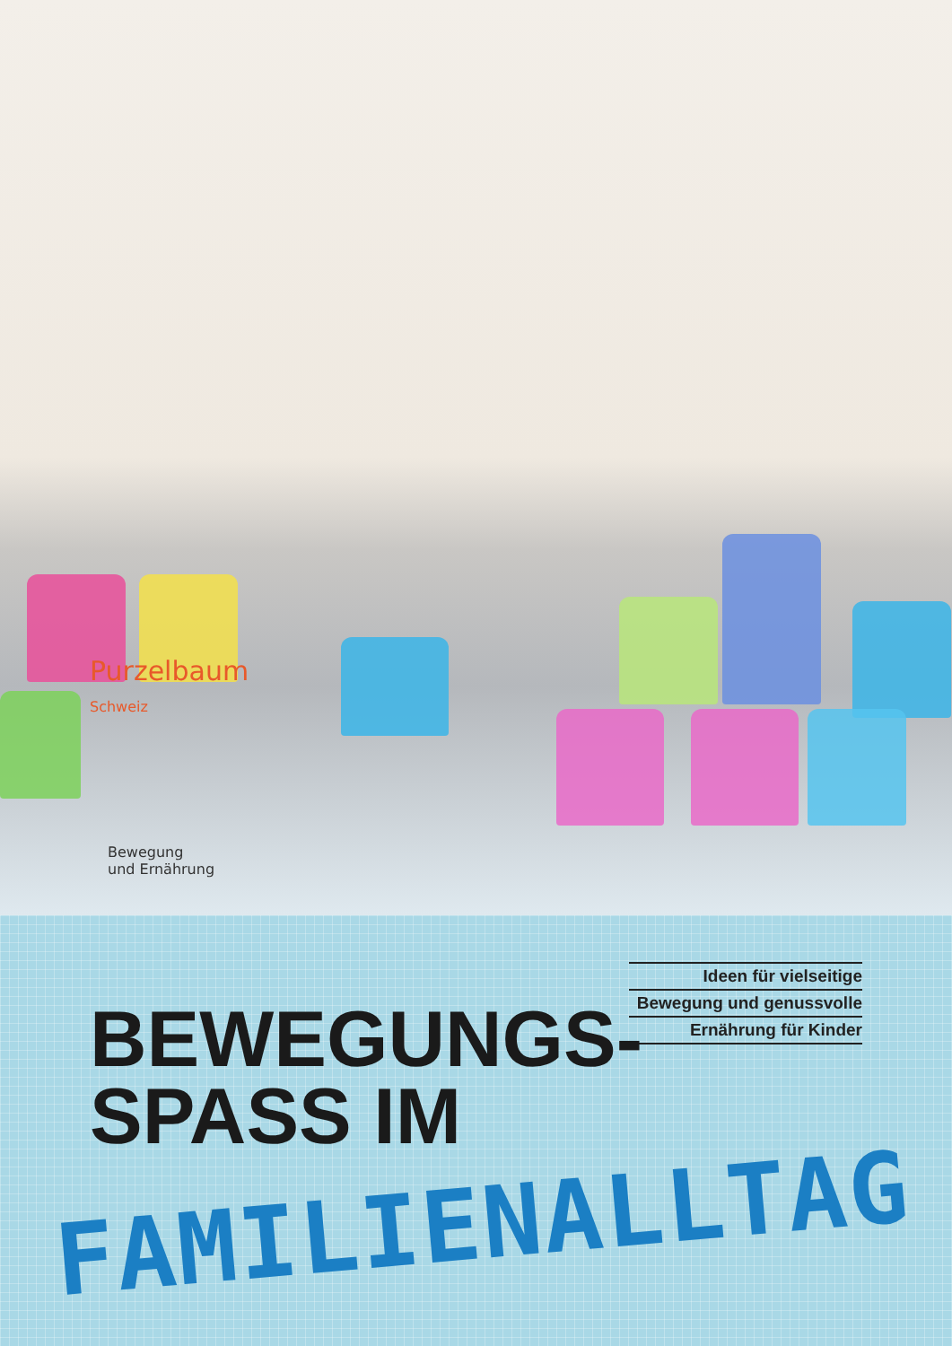Purzelbaum Schweiz
Bewegung
und Ernährung
Ideen für vielseitige
Bewegung und genussvolle
Ernährung für Kinder
BEWEGUNGS-
SPASS IM
FAMILIENALLTAG